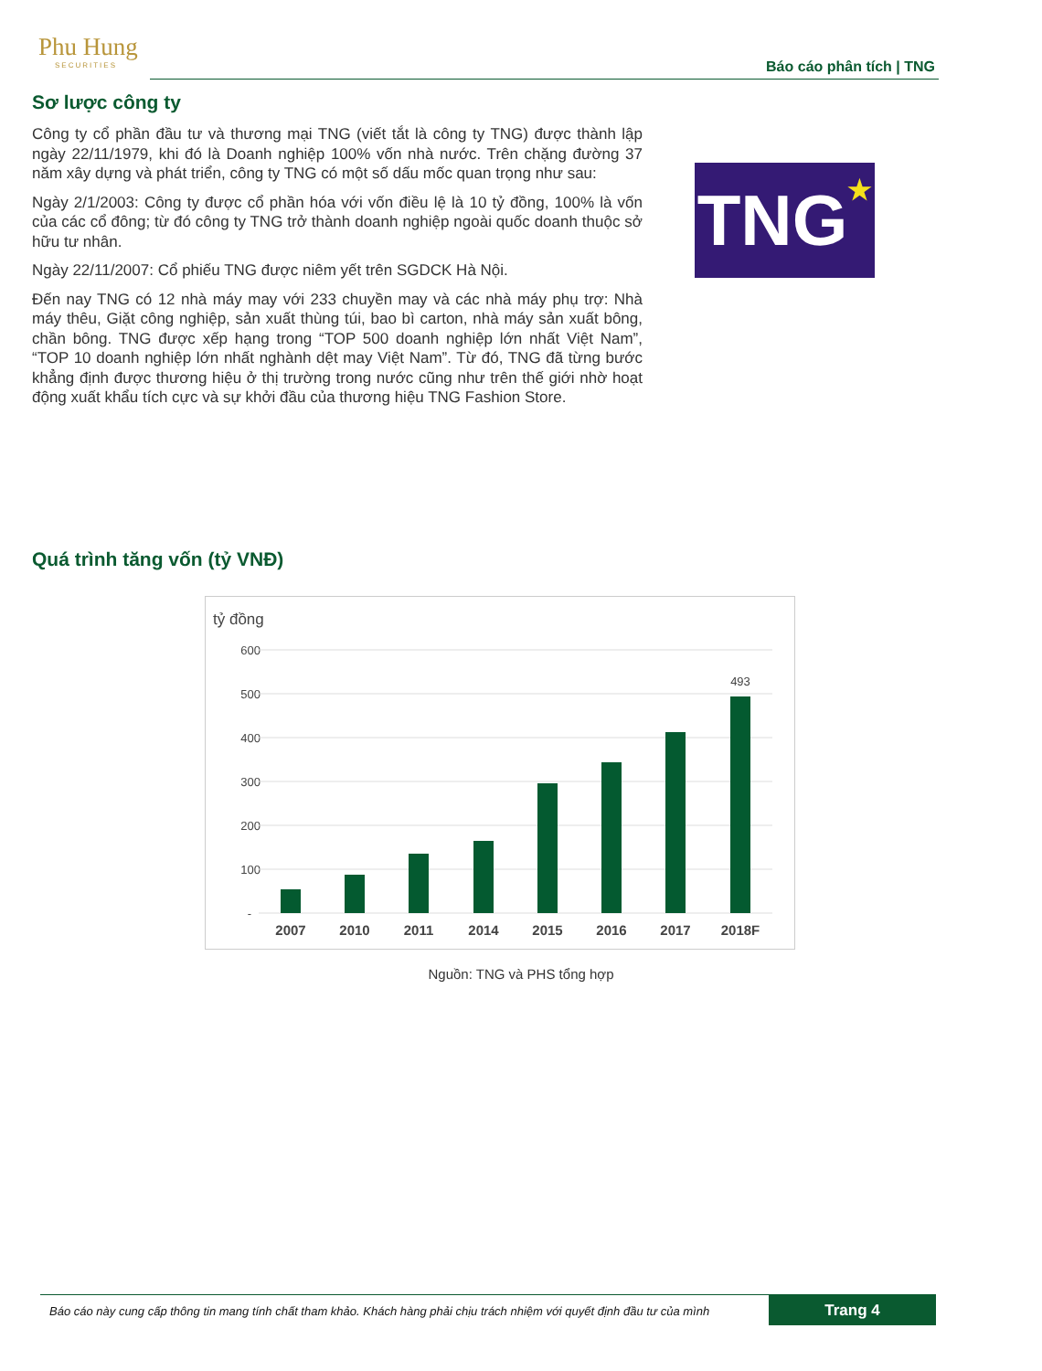Phu Hung
SECURITIES
Báo cáo phân tích | TNG
Sơ lược công ty
Công ty cổ phần đầu tư và thương mại TNG (viết tắt là công ty TNG) được thành lập ngày 22/11/1979, khi đó là Doanh nghiệp 100% vốn nhà nước. Trên chặng đường 37 năm xây dựng và phát triển, công ty TNG có một số dấu mốc quan trọng như sau:
Ngày 2/1/2003: Công ty được cổ phần hóa với vốn điều lệ là 10 tỷ đồng, 100% là vốn của các cổ đông; từ đó công ty TNG trở thành doanh nghiệp ngoài quốc doanh thuộc sở hữu tư nhân.
Ngày 22/11/2007: Cổ phiếu TNG được niêm yết trên SGDCK Hà Nội.
Đến nay TNG có 12 nhà máy may với 233 chuyền may và các nhà máy phụ trợ: Nhà máy thêu, Giặt công nghiệp, sản xuất thùng túi, bao bì carton, nhà máy sản xuất bông, chần bông. TNG được xếp hạng trong “TOP 500 doanh nghiệp lớn nhất Việt Nam”, “TOP 10 doanh nghiệp lớn nhất nghành dệt may Việt Nam”. Từ đó, TNG đã từng bước khẳng định được thương hiệu ở thị trường trong nước cũng như trên thế giới nhờ hoạt động xuất khẩu tích cực và sự khởi đầu của thương hiệu TNG Fashion Store.
TNG★
Quá trình tăng vốn (tỷ VNĐ)
tỷ đồng
600
500
400
300
200
100
-
493
2007
2010
2011
2014
2015
2016
2017
2018F
Nguồn: TNG và PHS tổng hợp
Báo cáo này cung cấp thông tin mang tính chất tham khảo. Khách hàng phải chịu trách nhiệm với quyết định đầu tư của mình
Trang 4